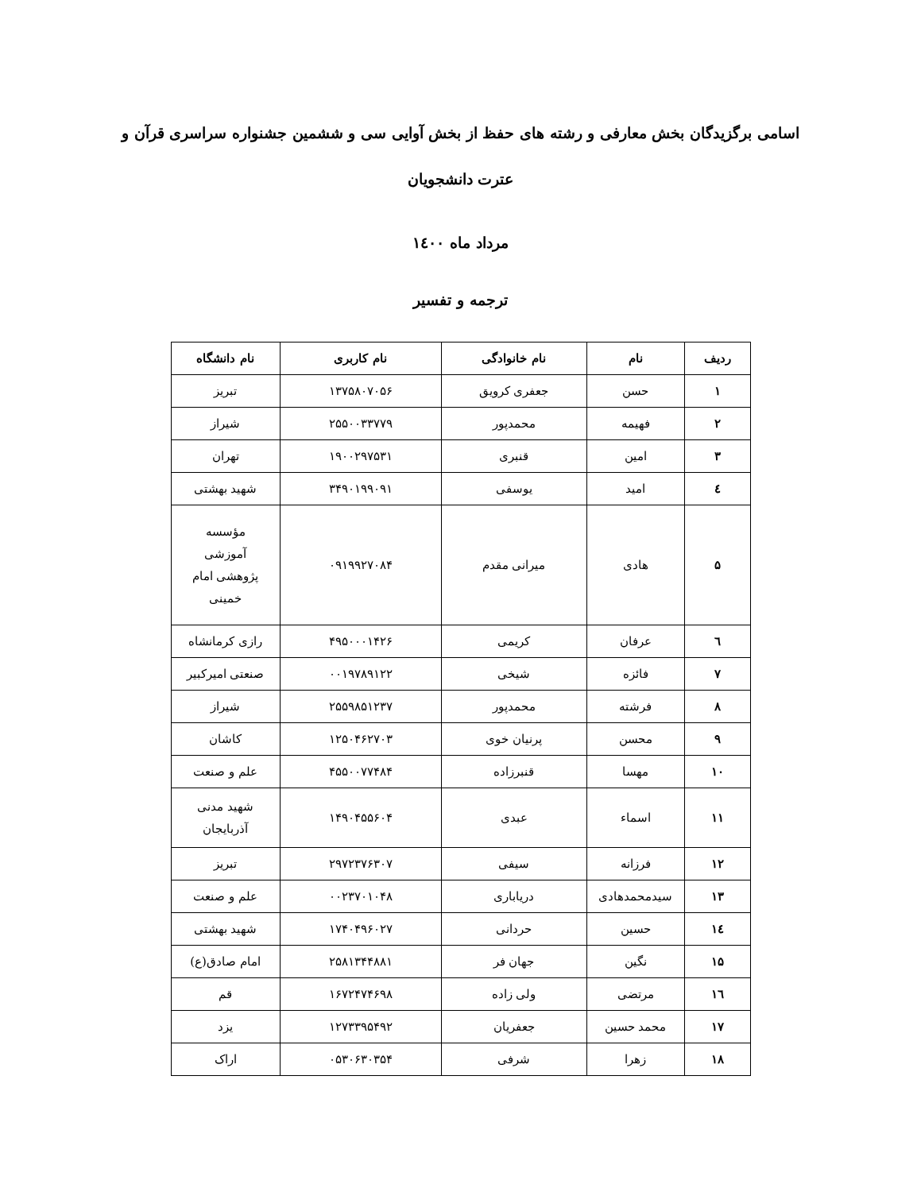اسامی برگزیدگان بخش معارفی و رشته های حفظ از بخش آوایی سی و ششمین جشنواره سراسری قرآن و عترت دانشجویان
مرداد ماه ۱٤۰۰
ترجمه و تفسیر
| ردیف | نام | نام خانوادگی | نام کاربری | نام دانشگاه |
| --- | --- | --- | --- | --- |
| ۱ | حسن | جعفری کرویق | ۱۳۷۵۸۰۷۰۵۶ | تبریز |
| ۲ | فهیمه | محمدپور | ۲۵۵۰۰۳۳۷۷۹ | شیراز |
| ۳ | امین | قنبری | ۱۹۰۰۲۹۷۵۳۱ | تهران |
| ٤ | امید | یوسفی | ۳۴۹۰۱۹۹۰۹۱ | شهید بهشتی |
| ۵ | هادی | میرانی مقدم | ۰۹۱۹۹۲۷۰۸۴ | مؤسسه آموزشی پژوهشی امام خمینی |
| ٦ | عرفان | کریمی | ۴۹۵۰۰۰۱۴۲۶ | رازی کرمانشاه |
| ۷ | فائزه | شیخی | ۰۰۱۹۷۸۹۱۲۲ | صنعتی امیرکبیر |
| ۸ | فرشته | محمدپور | ۲۵۵۹۸۵۱۲۳۷ | شیراز |
| ۹ | محسن | پرنیان خوی | ۱۲۵۰۴۶۲۷۰۳ | کاشان |
| ۱۰ | مهسا | قنبرزاده | ۴۵۵۰۰۷۷۴۸۴ | علم و صنعت |
| ۱۱ | اسماء | عبدی | ۱۴۹۰۴۵۵۶۰۴ | شهید مدنی آذربایجان |
| ۱۲ | فرزانه | سیفی | ۲۹۷۲۳۷۶۳۰۷ | تبریز |
| ۱۳ | سیدمحمدهادی | دریاباری | ۰۰۲۳۷۰۱۰۴۸ | علم و صنعت |
| ۱٤ | حسین | حردانی | ۱۷۴۰۴۹۶۰۲۷ | شهید بهشتی |
| ۱۵ | نگین | جهان فر | ۲۵۸۱۳۴۴۸۸۱ | امام صادق(ع) |
| ۱٦ | مرتضی | ولی زاده | ۱۶۷۲۴۷۴۶۹۸ | قم |
| ۱۷ | محمد حسین | جعفریان | ۱۲۷۳۳۹۵۴۹۲ | یزد |
| ۱۸ | زهرا | شرفی | ۰۵۳۰۶۳۰۳۵۴ | اراک |